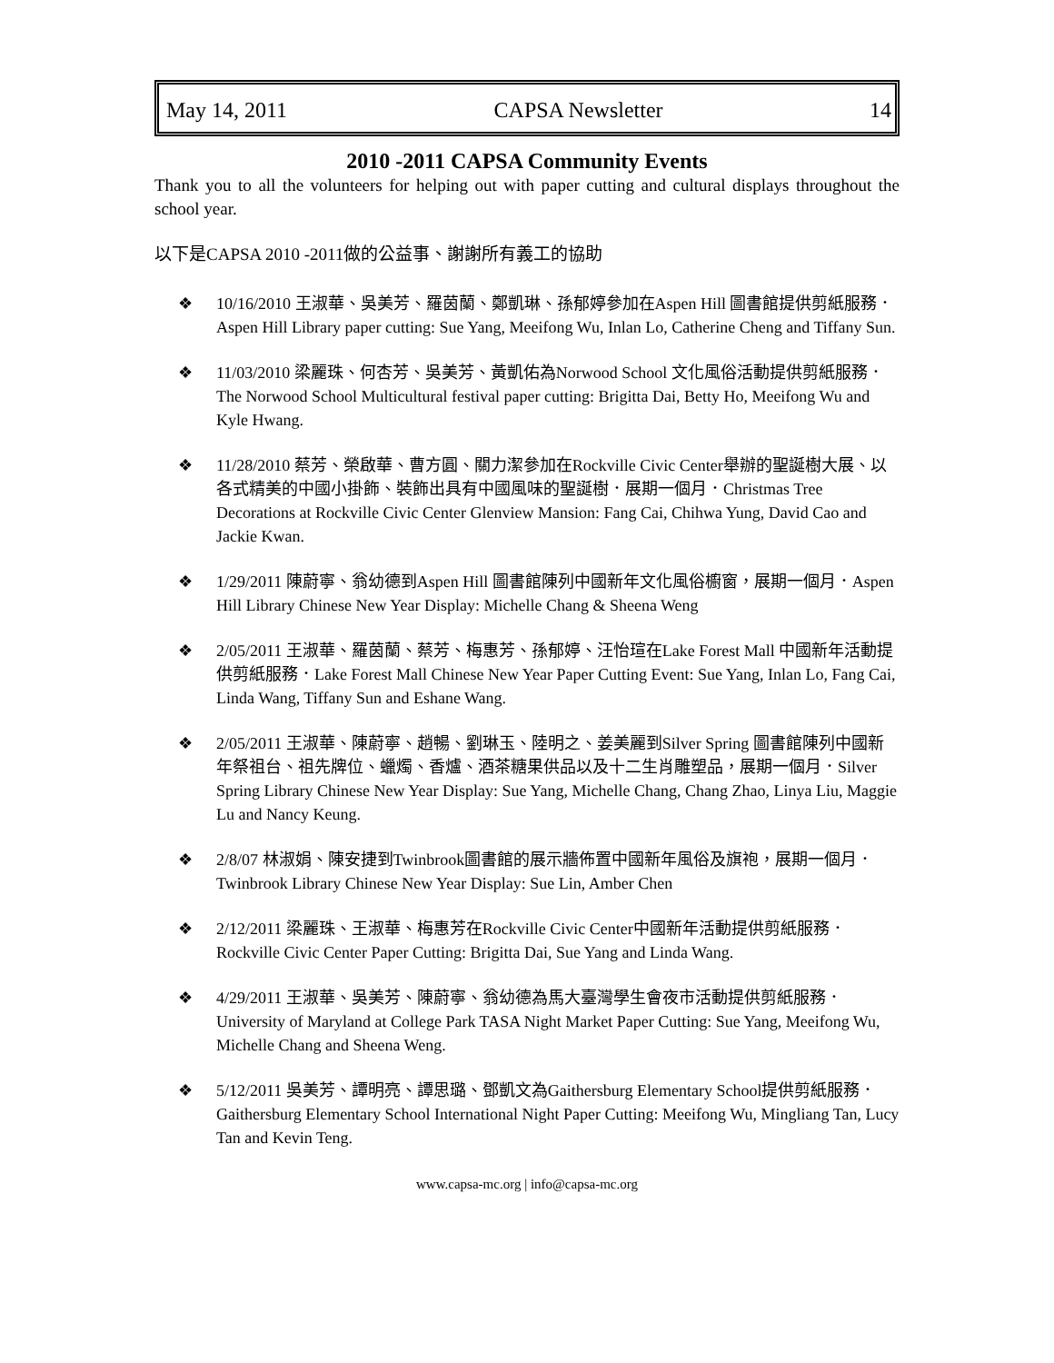May 14, 2011 CAPSA Newsletter 14
2010 -2011 CAPSA Community Events
Thank you to all the volunteers for helping out with paper cutting and cultural displays throughout the school year.
以下是CAPSA 2010 -2011做的公益事、謝謝所有義工的協助
❖ 10/16/2010 王淑華、吳美芳、羅茵蘭、鄭凱琳、孫郁婷參加在Aspen Hill 圖書館提供剪紙服務．Aspen Hill Library paper cutting: Sue Yang, Meeifong Wu, Inlan Lo, Catherine Cheng and Tiffany Sun.
❖ 11/03/2010 梁麗珠、何杏芳、吳美芳、黃凱佑為Norwood School 文化風俗活動提供剪紙服務．The Norwood School Multicultural festival paper cutting: Brigitta Dai, Betty Ho, Meeifong Wu and Kyle Hwang.
❖ 11/28/2010 蔡芳、榮啟華、曹方圓、關力潔參加在Rockville Civic Center舉辦的聖誕樹大展、以各式精美的中國小掛飾、裝飾出具有中國風味的聖誕樹．展期一個月．Christmas Tree Decorations at Rockville Civic Center Glenview Mansion: Fang Cai, Chihwa Yung, David Cao and Jackie Kwan.
❖ 1/29/2011 陳蔚寧、翁幼德到Aspen Hill 圖書館陳列中國新年文化風俗櫥窗，展期一個月．Aspen Hill Library Chinese New Year Display: Michelle Chang & Sheena Weng
❖ 2/05/2011 王淑華、羅茵蘭、蔡芳、梅惠芳、孫郁婷、汪怡瑄在Lake Forest Mall 中國新年活動提供剪紙服務．Lake Forest Mall Chinese New Year Paper Cutting Event: Sue Yang, Inlan Lo, Fang Cai, Linda Wang, Tiffany Sun and Eshane Wang.
❖ 2/05/2011 王淑華、陳蔚寧、趙暢、劉琳玉、陸明之、姜美麗到Silver Spring 圖書館陳列中國新年祭祖台、祖先牌位、蠟燭、香爐、酒茶糖果供品以及十二生肖雕塑品，展期一個月．Silver Spring Library Chinese New Year Display: Sue Yang, Michelle Chang, Chang Zhao, Linya Liu, Maggie Lu and Nancy Keung.
❖ 2/8/07 林淑娟、陳安捷到Twinbrook圖書館的展示牆佈置中國新年風俗及旗袍，展期一個月．Twinbrook Library Chinese New Year Display: Sue Lin, Amber Chen
❖ 2/12/2011 梁麗珠、王淑華、梅惠芳在Rockville Civic Center中國新年活動提供剪紙服務．Rockville Civic Center Paper Cutting: Brigitta Dai, Sue Yang and Linda Wang.
❖ 4/29/2011 王淑華、吳美芳、陳蔚寧、翁幼德為馬大臺灣學生會夜市活動提供剪紙服務．University of Maryland at College Park TASA Night Market Paper Cutting: Sue Yang, Meeifong Wu, Michelle Chang and Sheena Weng.
❖ 5/12/2011 吳美芳、譚明亮、譚思璐、鄧凱文為Gaithersburg Elementary School提供剪紙服務．Gaithersburg Elementary School International Night Paper Cutting: Meeifong Wu, Mingliang Tan, Lucy Tan and Kevin Teng.
www.capsa-mc.org | info@capsa-mc.org